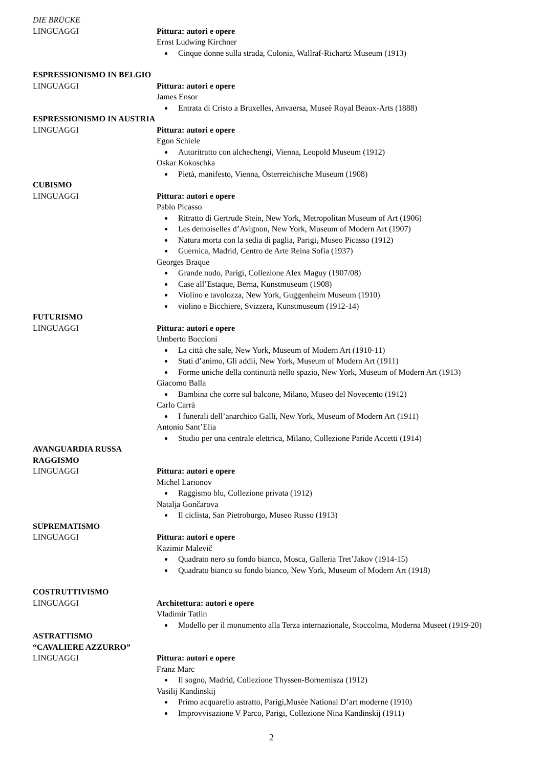DIE BRÜCKE
LINGUAGGI Pittura: autori e opere
Ernst Ludwing Kirchner
Cinque donne sulla strada, Colonia, Wallraf-Richartz Museum (1913)
ESPRESSIONISMO IN BELGIO
LINGUAGGI Pittura: autori e opere
James Ensor
Entrata di Cristo a Bruxelles, Anvaersa, Museè Royal Beaux-Arts (1888)
ESPRESSIONISMO IN AUSTRIA
LINGUAGGI Pittura: autori e opere
Egon Schiele
Autoritratto con alchechengi, Vienna, Leopold Museum (1912)
Oskar Kokoschka
Pietà, manifesto, Vienna, Österreichische Museum (1908)
CUBISMO
LINGUAGGI Pittura: autori e opere
Pablo Picasso
Ritratto di Gertrude Stein, New York, Metropolitan Museum of Art (1906)
Les demoiselles d’Avignon, New York, Museum of Modern Art (1907)
Natura morta con la sedia di paglia, Parigi, Museo Picasso (1912)
Guernica, Madrid, Centro de Arte Reina Sofia (1937)
Georges Braque
Grande nudo, Parigi, Collezione Alex Maguy (1907/08)
Case all’Estaque, Berna, Kunstmuseum (1908)
Violino e tavolozza, New York, Guggenheim Museum (1910)
violino e Bicchiere, Svizzera, Kunstmuseum (1912-14)
FUTURISMO
LINGUAGGI Pittura: autori e opere
Umberto Boccioni
La città che sale, New York, Museum of Modern Art (1910-11)
Stati d’animo, Gli addii, New York, Museum of Modern Art (1911)
Forme uniche della continuità nello spazio, New York, Museum of Modern Art (1913)
Giacomo Balla
Bambina che corre sul balcone, Milano, Museo del Novecento (1912)
Carlo Carrà
I funerali dell’anarchico Galli, New York, Museum of Modern Art (1911)
Antonio Sant’Elia
Studio per una centrale elettrica, Milano, Collezione Paride Accetti (1914)
AVANGUARDIA RUSSA
RAGGISMO
LINGUAGGI Pittura: autori e opere
Michel Larionov
Raggismo blu, Collezione privata (1912)
Natalja Gončarova
Il ciclista, San Pietroburgo, Museo Russo (1913)
SUPREMATISMO
LINGUAGGI Pittura: autori e opere
Kazimir Malevič
Quadrato nero su fondo bianco, Mosca, Galleria Tret’Jakov (1914-15)
Quadrato bianco su fondo bianco, New York, Museum of Modern Art (1918)
COSTRUTTIVISMO
LINGUAGGI Architettura: autori e opere
Vladimir Tatlin
Modello per il monumento alla Terza internazionale, Stoccolma, Moderna Museet (1919-20)
ASTRATTISMO
“CAVALIERE AZZURRO”
LINGUAGGI Pittura: autori e opere
Franz Marc
Il sogno, Madrid, Collezione Thyssen-Bornemisza (1912)
Vasilij Kandinskij
Primo acquarello astratto, Parigi,Musèe National D’art moderne (1910)
Improvvisazione V Parco, Parigi, Collezione Nina Kandinskij (1911)
2